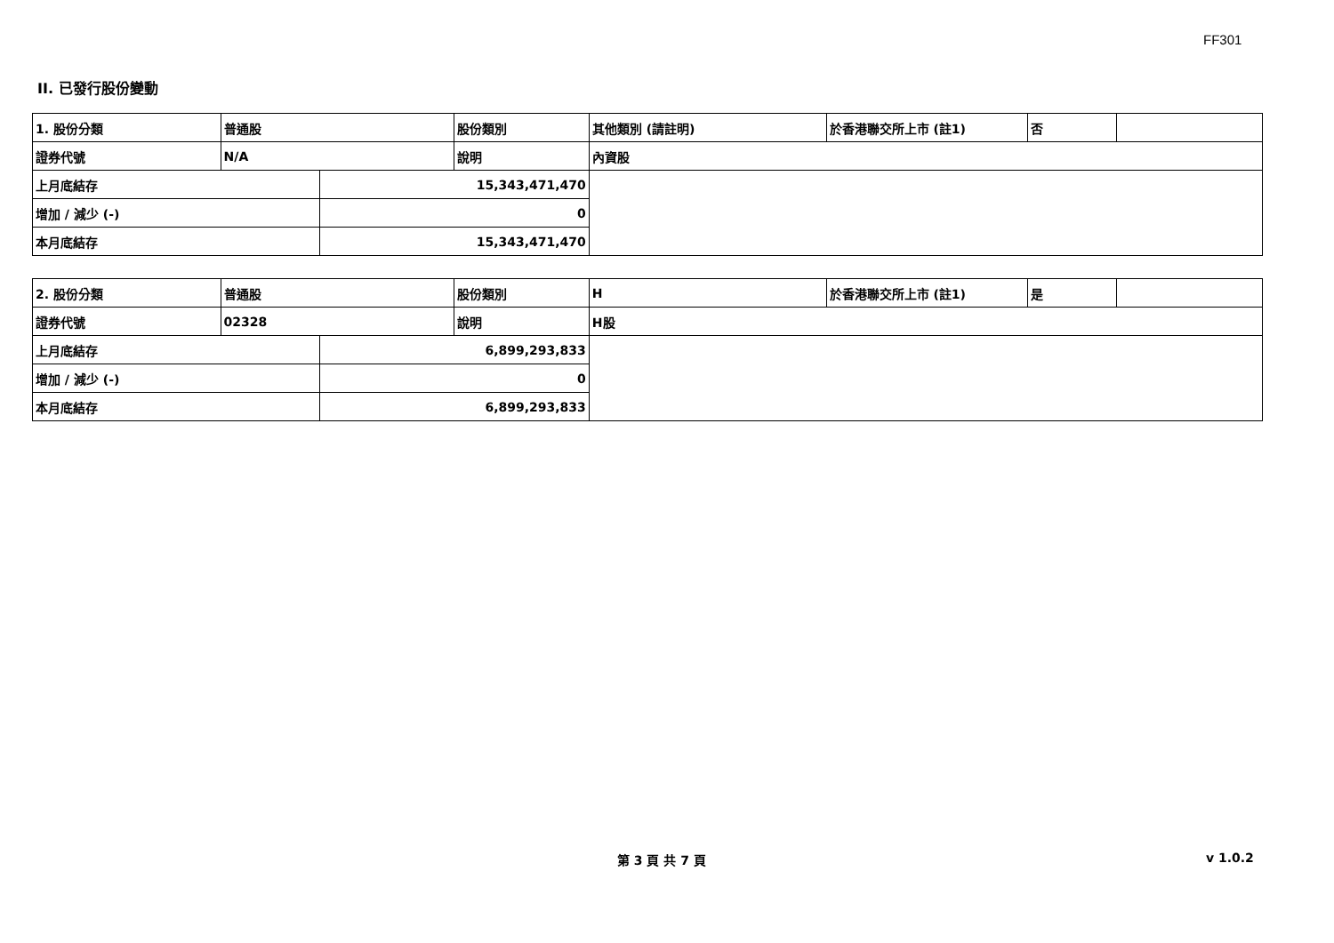FF301
II. 已發行股份變動
| 1. 股份分類 | 普通股 | | 股份類別 | 其他類別 (請註明) | 於香港聯交所上市 (註1) | 否 | |
| 證券代號 | N/A | | 說明 | 內資股 | | | |
| 上月底結存 | | 15,343,471,470 | | | | | |
| 增加 / 減少 (-) | | 0 | | | | | |
| 本月底結存 | | 15,343,471,470 | | | | | |
| 2. 股份分類 | 普通股 | | 股份類別 | H | 於香港聯交所上市 (註1) | 是 | |
| 證券代號 | 02328 | | 說明 | H股 | | | |
| 上月底結存 | | 6,899,293,833 | | | | | |
| 增加 / 減少 (-) | | 0 | | | | | |
| 本月底結存 | | 6,899,293,833 | | | | | |
第 3 頁 共 7 頁 v 1.0.2